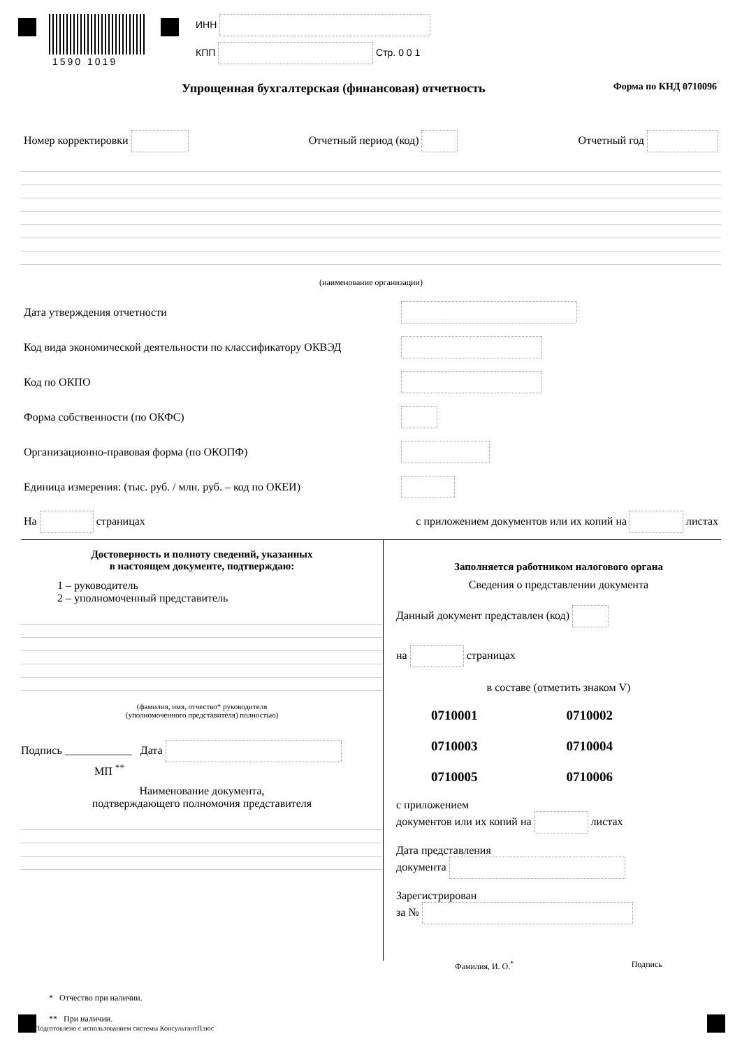1590 1019
ИНН
КПП Стр. 0 0 1
Упрощенная бухгалтерская (финансовая) отчетность Форма по КНД 0710096
Номер корректировки Отчетный период (код) Отчетный год
(наименование организации)
Дата утверждения отчетности
Код вида экономической деятельности по классификатору ОКВЭД
Код по ОКПО
Форма собственности (по ОКФС)
Организационно-правовая форма (по ОКОПФ)
Единица измерения: (тыс. руб. / млн. руб. – код по ОКЕИ)
На страницах с приложением документов или их копий на листах
Достоверность и полноту сведений, указанных
в настоящем документе, подтверждаю:
1 – руководитель
2 – уполномоченный представитель
(фамилия, имя, отчество* руководителя
(уполномоченного представителя) полностью)
Подпись ____________ Дата
МП <sup>**</sup>
Наименование документа,
подтверждающего полномочия представителя
Заполняется работником налогового органа
Сведения о представлении документа
Данный документ представлен (код)
на страницах
в составе (отметить знаком V)
0710001 0710002 0710003 0710004 0710005 0710006
с приложением
документов или их копий на листах
Дата представления
документа
Зарегистрирован
за №
Фамилия, И. О.<sup>*</sup> Подпись
* Отчество при наличии.
** При наличии.
Подготовлено с использованием системы КонсультантПлюс